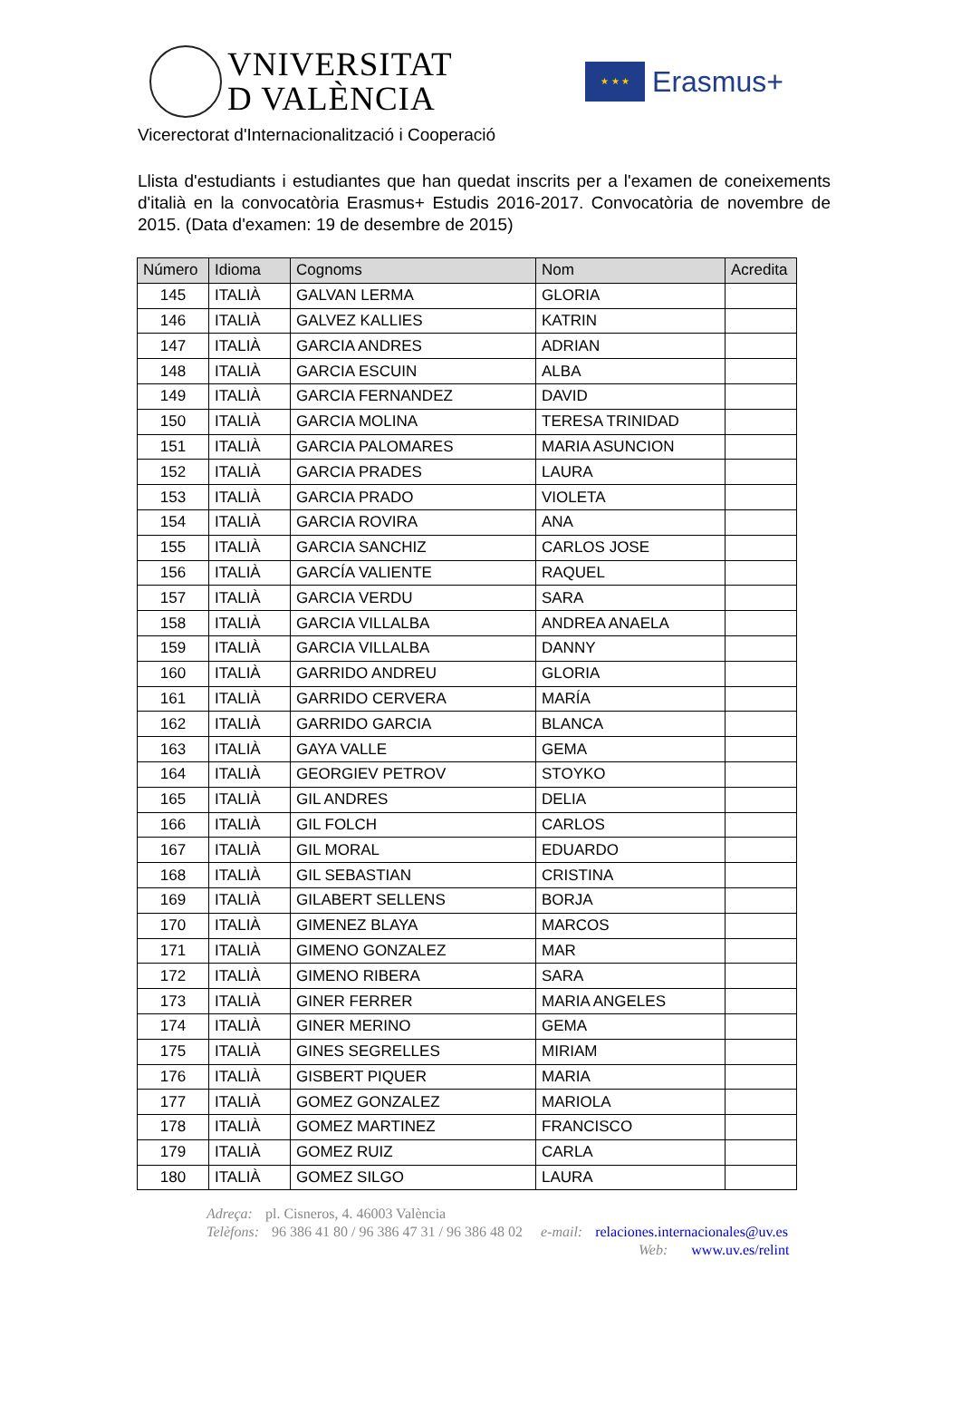VNIVERSITAT
D VALÈNCIA
★ ★ ★
Erasmus+
Vicerectorat d'Internacionalització i Cooperació
Llista d'estudiants i estudiantes que han quedat inscrits per a l'examen de coneixements d'italià en la convocatòria Erasmus+ Estudis 2016-2017. Convocatòria de novembre de 2015. (Data d'examen: 19 de desembre de 2015)
| Número | Idioma | Cognoms | Nom | Acredita |
| --- | --- | --- | --- | --- |
| 145 | ITALIÀ | GALVAN LERMA | GLORIA | |
| 146 | ITALIÀ | GALVEZ KALLIES | KATRIN | |
| 147 | ITALIÀ | GARCIA ANDRES | ADRIAN | |
| 148 | ITALIÀ | GARCIA ESCUIN | ALBA | |
| 149 | ITALIÀ | GARCIA FERNANDEZ | DAVID | |
| 150 | ITALIÀ | GARCIA MOLINA | TERESA TRINIDAD | |
| 151 | ITALIÀ | GARCIA PALOMARES | MARIA ASUNCION | |
| 152 | ITALIÀ | GARCIA PRADES | LAURA | |
| 153 | ITALIÀ | GARCIA PRADO | VIOLETA | |
| 154 | ITALIÀ | GARCIA ROVIRA | ANA | |
| 155 | ITALIÀ | GARCIA SANCHIZ | CARLOS JOSE | |
| 156 | ITALIÀ | GARCÍA VALIENTE | RAQUEL | |
| 157 | ITALIÀ | GARCIA VERDU | SARA | |
| 158 | ITALIÀ | GARCIA VILLALBA | ANDREA ANAELA | |
| 159 | ITALIÀ | GARCIA VILLALBA | DANNY | |
| 160 | ITALIÀ | GARRIDO ANDREU | GLORIA | |
| 161 | ITALIÀ | GARRIDO CERVERA | MARÍA | |
| 162 | ITALIÀ | GARRIDO GARCIA | BLANCA | |
| 163 | ITALIÀ | GAYA VALLE | GEMA | |
| 164 | ITALIÀ | GEORGIEV PETROV | STOYKO | |
| 165 | ITALIÀ | GIL ANDRES | DELIA | |
| 166 | ITALIÀ | GIL FOLCH | CARLOS | |
| 167 | ITALIÀ | GIL MORAL | EDUARDO | |
| 168 | ITALIÀ | GIL SEBASTIAN | CRISTINA | |
| 169 | ITALIÀ | GILABERT SELLENS | BORJA | |
| 170 | ITALIÀ | GIMENEZ BLAYA | MARCOS | |
| 171 | ITALIÀ | GIMENO GONZALEZ | MAR | |
| 172 | ITALIÀ | GIMENO RIBERA | SARA | |
| 173 | ITALIÀ | GINER FERRER | MARIA ANGELES | |
| 174 | ITALIÀ | GINER MERINO | GEMA | |
| 175 | ITALIÀ | GINES SEGRELLES | MIRIAM | |
| 176 | ITALIÀ | GISBERT PIQUER | MARIA | |
| 177 | ITALIÀ | GOMEZ GONZALEZ | MARIOLA | |
| 178 | ITALIÀ | GOMEZ MARTINEZ | FRANCISCO | |
| 179 | ITALIÀ | GOMEZ RUIZ | CARLA | |
| 180 | ITALIÀ | GOMEZ SILGO | LAURA | |
Adreça: pl. Cisneros, 4. 46003 València
Telèfons: 96 386 41 80 / 96 386 47 31 / 96 386 48 02 e-mail: relaciones.internacionales@uv.es
Web: www.uv.es/relint